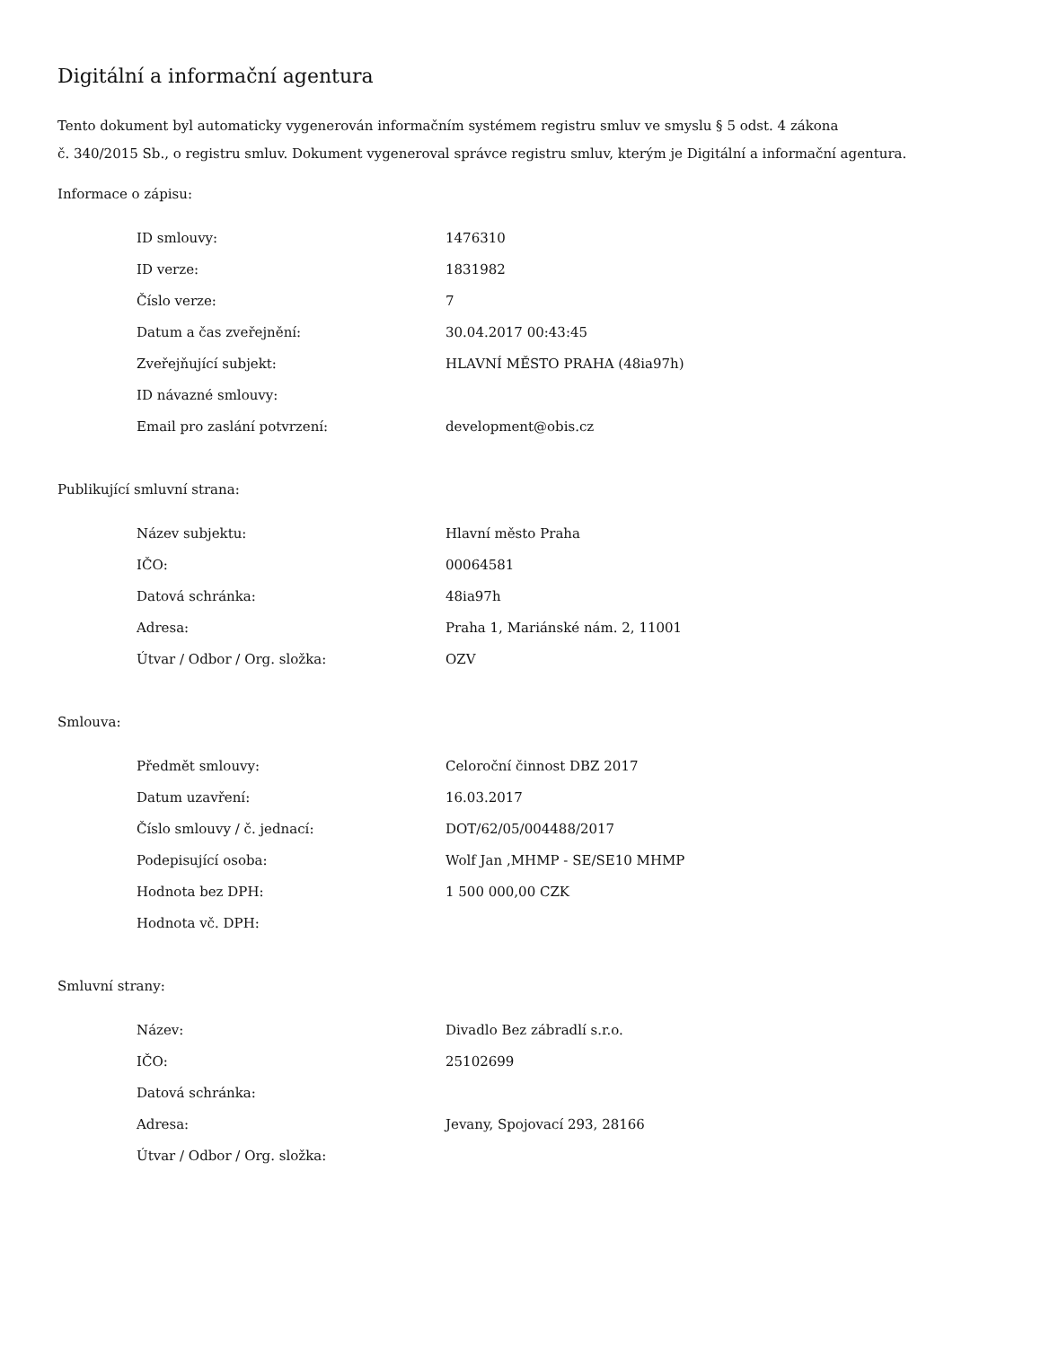Digitální a informační agentura
Tento dokument byl automaticky vygenerován informačním systémem registru smluv ve smyslu § 5 odst. 4 zákona
č. 340/2015 Sb., o registru smluv. Dokument vygeneroval správce registru smluv, kterým je Digitální a informační agentura.
Informace o zápisu:
| ID smlouvy: | 1476310 |
| ID verze: | 1831982 |
| Číslo verze: | 7 |
| Datum a čas zveřejnění: | 30.04.2017 00:43:45 |
| Zveřejňující subjekt: | HLAVNÍ MĚSTO PRAHA (48ia97h) |
| ID návazné smlouvy: | |
| Email pro zaslání potvrzení: | development@obis.cz |
Publikující smluvní strana:
| Název subjektu: | Hlavní město Praha |
| IČO: | 00064581 |
| Datová schránka: | 48ia97h |
| Adresa: | Praha 1, Mariánské nám. 2, 11001 |
| Útvar / Odbor / Org. složka: | OZV |
Smlouva:
| Předmět smlouvy: | Celoroční činnost DBZ 2017 |
| Datum uzavření: | 16.03.2017 |
| Číslo smlouvy / č. jednací: | DOT/62/05/004488/2017 |
| Podepisující osoba: | Wolf Jan ,MHMP - SE/SE10 MHMP |
| Hodnota bez DPH: | 1 500 000,00 CZK |
| Hodnota vč. DPH: | |
Smluvní strany:
| Název: | Divadlo Bez zábradlí s.r.o. |
| IČO: | 25102699 |
| Datová schránka: | |
| Adresa: | Jevany, Spojovací 293, 28166 |
| Útvar / Odbor / Org. složka: | |